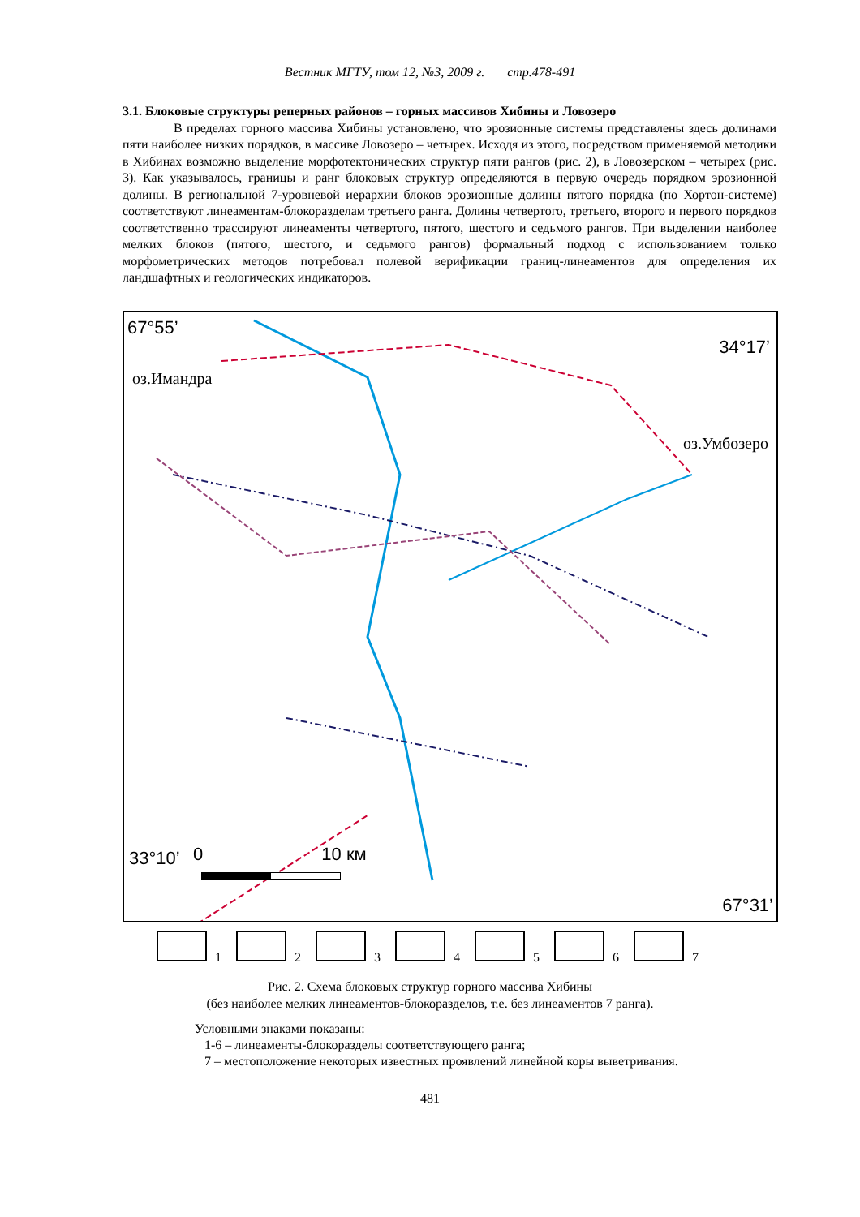Вестник МГТУ, том 12, №3, 2009 г. стр.478-491
3.1. Блоковые структуры реперных районов – горных массивов Хибины и Ловозеро
В пределах горного массива Хибины установлено, что эрозионные системы представлены здесь долинами пяти наиболее низких порядков, в массиве Ловозеро – четырех. Исходя из этого, посредством применяемой методики в Хибинах возможно выделение морфотектонических структур пяти рангов (рис. 2), в Ловозерском – четырех (рис. 3). Как указывалось, границы и ранг блоковых структур определяются в первую очередь порядком эрозионной долины. В региональной 7-уровневой иерархии блоков эрозионные долины пятого порядка (по Хортон-системе) соответствуют линеаментам-блокоразделам третьего ранга. Долины четвертого, третьего, второго и первого порядков соответственно трассируют линеаменты четвертого, пятого, шестого и седьмого рангов. При выделении наиболее мелких блоков (пятого, шестого, и седьмого рангов) формальный подход с использованием только морфометрических методов потребовал полевой верификации границ-линеаментов для определения их ландшафтных и геологических индикаторов.
67°55’
оз.Имандра
34°17’
оз.Умбозеро
33°10’ 0 10 км
67°31’
1 2 3 4 5 6 7
Рис. 2. Схема блоковых структур горного массива Хибины
(без наиболее мелких линеаментов-блокоразделов, т.е. без линеаментов 7 ранга).
Условными знаками показаны:
1-6 – линеаменты-блокоразделы соответствующего ранга;
7 – местоположение некоторых известных проявлений линейной коры выветривания.
481